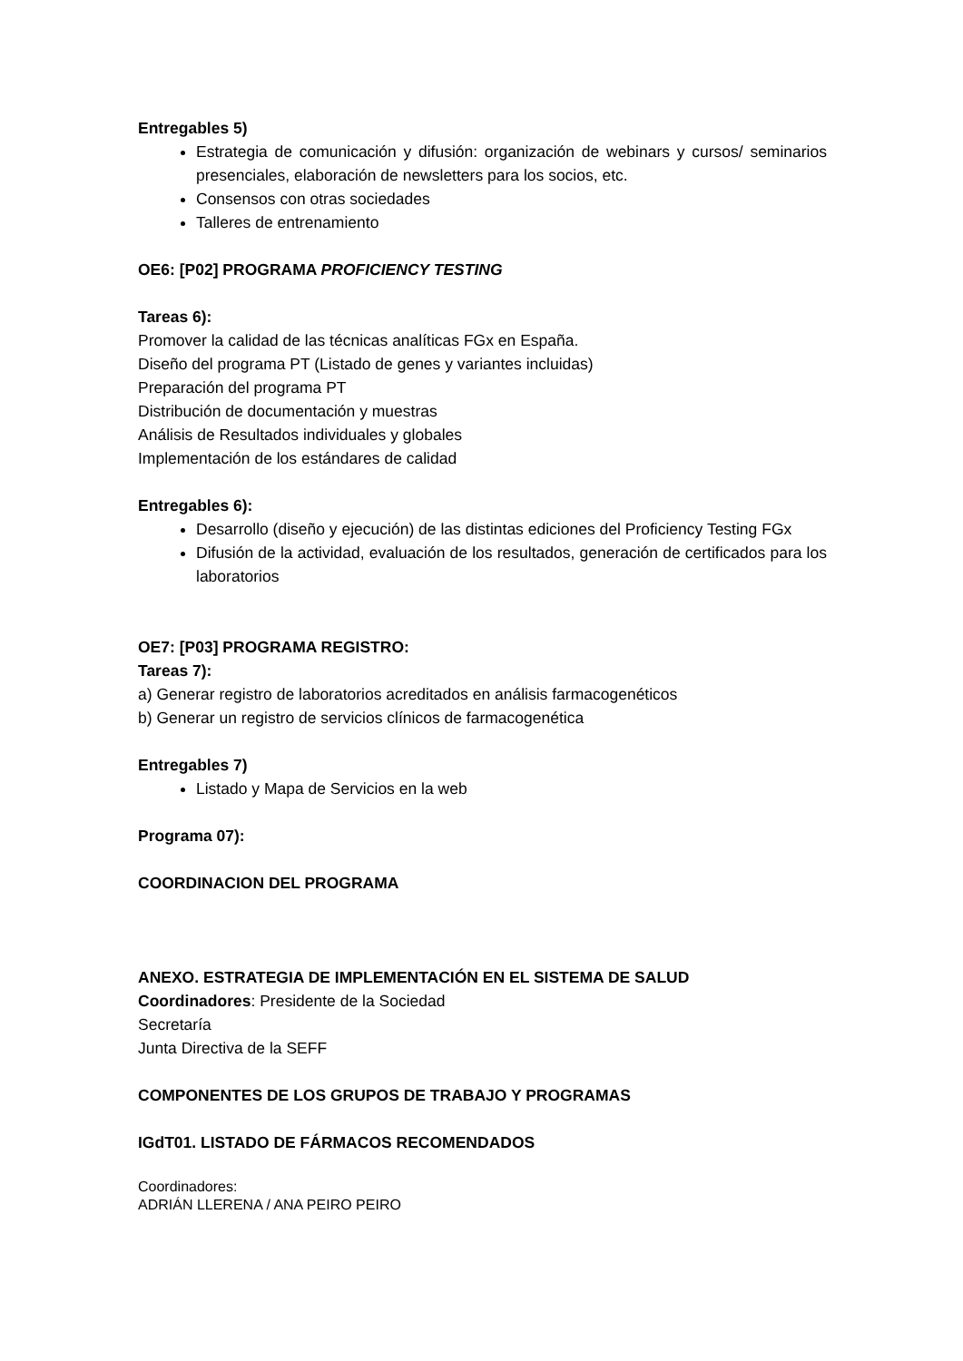Entregables 5)
Estrategia de comunicación y difusión: organización de webinars y cursos/ seminarios presenciales, elaboración de newsletters para los socios, etc.
Consensos con otras sociedades
Talleres de entrenamiento
OE6: [P02] PROGRAMA PROFICIENCY TESTING
Tareas 6):
Promover la calidad de las técnicas analíticas FGx en España.
Diseño del programa PT (Listado de genes y variantes incluidas)
Preparación del programa PT
Distribución de documentación y muestras
Análisis de Resultados individuales y globales
Implementación de los estándares de calidad
Entregables 6):
Desarrollo (diseño y ejecución) de las distintas ediciones del Proficiency Testing FGx
Difusión de la actividad, evaluación de los resultados, generación de certificados para los laboratorios
OE7: [P03] PROGRAMA REGISTRO:
Tareas 7):
a) Generar registro de laboratorios acreditados en análisis farmacogenéticos
b) Generar un registro de servicios clínicos de farmacogenética
Entregables 7)
Listado y Mapa de Servicios en la web
Programa 07):
COORDINACION DEL PROGRAMA
ANEXO. ESTRATEGIA DE IMPLEMENTACIÓN EN EL SISTEMA DE SALUD
Coordinadores: Presidente de la Sociedad
Secretaría
Junta Directiva de la SEFF
COMPONENTES DE LOS GRUPOS DE TRABAJO Y PROGRAMAS
IGdT01. LISTADO DE FÁRMACOS RECOMENDADOS
Coordinadores:
ADRIÁN LLERENA / ANA PEIRO PEIRO